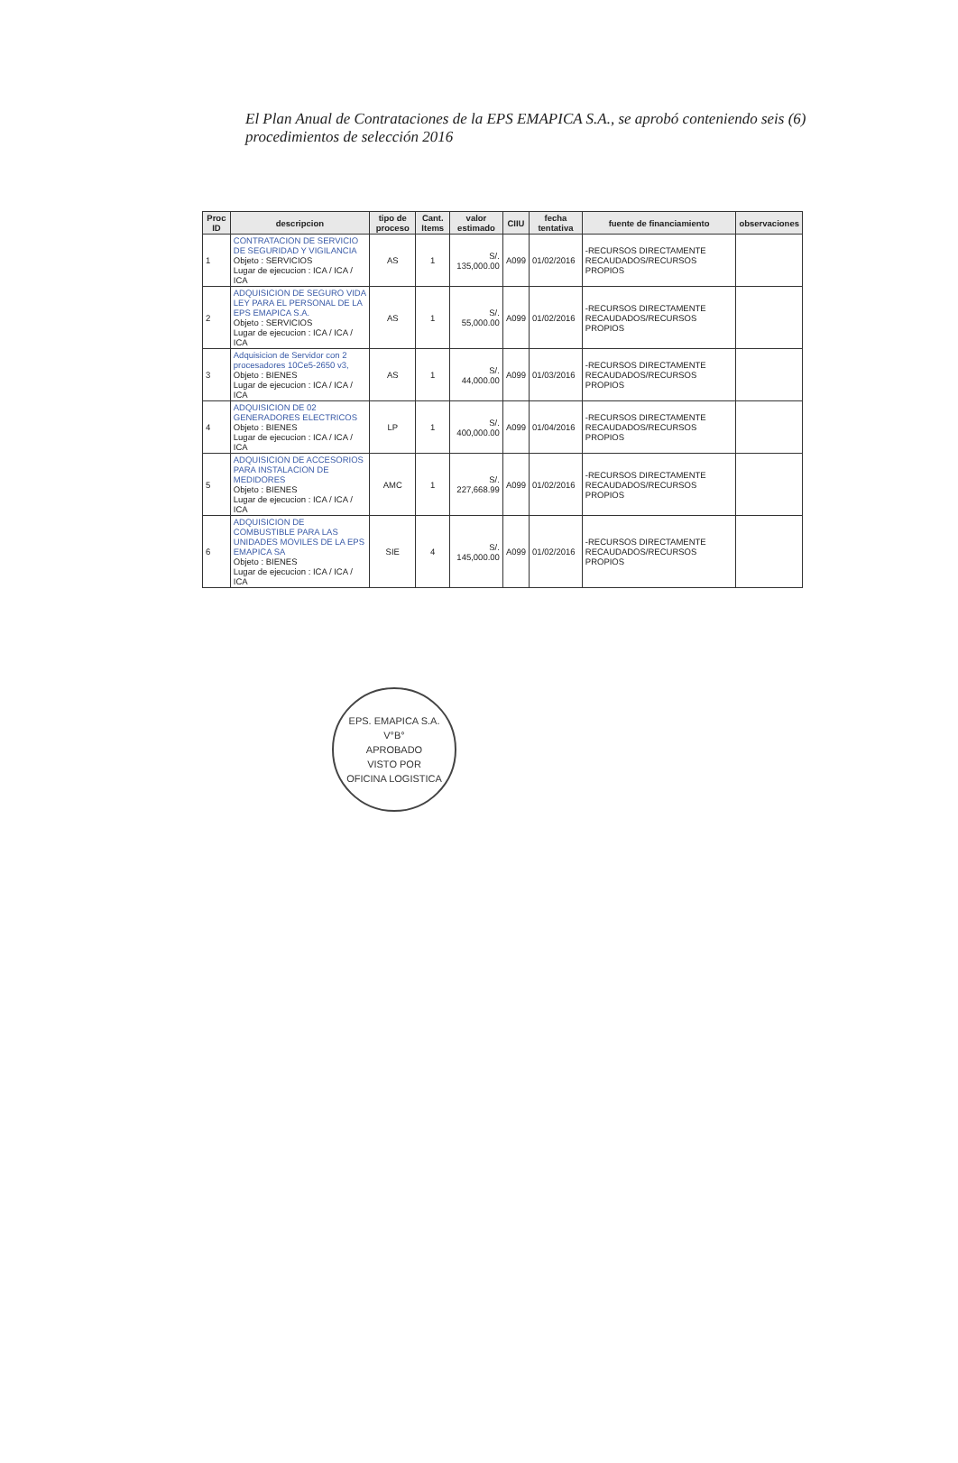El Plan Anual de Contrataciones de la EPS EMAPICA S.A., se aprobó conteniendo seis (6) procedimientos de selección 2016
| Proc ID | descripcion | tipo de proceso | Cant. Items | valor estimado | CIIU | fecha tentativa | fuente de financiamiento | observaciones |
| --- | --- | --- | --- | --- | --- | --- | --- | --- |
| 1 | CONTRATACION DE SERVICIO DE SEGURIDAD Y VIGILANCIA Objeto : SERVICIOS Lugar de ejecucion : ICA / ICA / ICA | AS | 1 | S/. 135,000.00 | A099 | 01/02/2016 | -RECURSOS DIRECTAMENTE RECAUDADOS/RECURSOS PROPIOS | |
| 2 | ADQUISICION DE SEGURO VIDA LEY PARA EL PERSONAL DE LA EPS EMAPICA S.A. Objeto : SERVICIOS Lugar de ejecucion : ICA / ICA / ICA | AS | 1 | S/. 55,000.00 | A099 | 01/02/2016 | -RECURSOS DIRECTAMENTE RECAUDADOS/RECURSOS PROPIOS | |
| 3 | Adquisicion de Servidor con 2 procesadores 10Ce5-2650 v3, Objeto : BIENES Lugar de ejecucion : ICA / ICA / ICA | AS | 1 | S/. 44,000.00 | A099 | 01/03/2016 | -RECURSOS DIRECTAMENTE RECAUDADOS/RECURSOS PROPIOS | |
| 4 | ADQUISICION DE 02 GENERADORES ELECTRICOS Objeto : BIENES Lugar de ejecucion : ICA / ICA / ICA | LP | 1 | S/. 400,000.00 | A099 | 01/04/2016 | -RECURSOS DIRECTAMENTE RECAUDADOS/RECURSOS PROPIOS | |
| 5 | ADQUISICION DE ACCESORIOS PARA INSTALACION DE MEDIDORES Objeto : BIENES Lugar de ejecucion : ICA / ICA / ICA | AMC | 1 | S/. 227,668.99 | A099 | 01/02/2016 | -RECURSOS DIRECTAMENTE RECAUDADOS/RECURSOS PROPIOS | |
| 6 | ADQUISICION DE COMBUSTIBLE PARA LAS UNIDADES MOVILES DE LA EPS EMAPICA SA Objeto : BIENES Lugar de ejecucion : ICA / ICA / ICA | SIE | 4 | S/. 145,000.00 | A099 | 01/02/2016 | -RECURSOS DIRECTAMENTE RECAUDADOS/RECURSOS PROPIOS | |
EPS. EMAPICA S.A.
V°B°
APROBADO
VISTO POR
OFICINA LOGISTICA